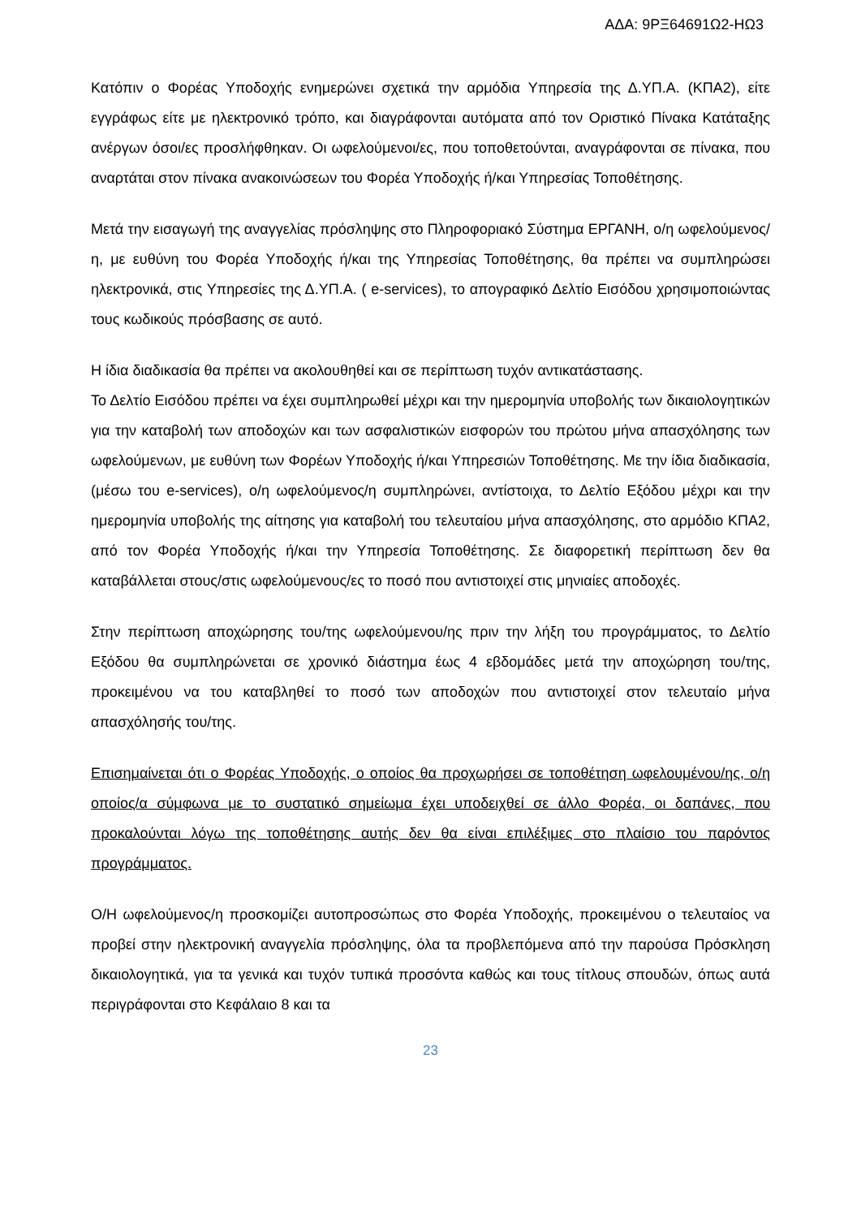ΑΔΑ: 9ΡΞ64691Ω2-ΗΩ3
Κατόπιν ο Φορέας Υποδοχής ενημερώνει σχετικά την αρμόδια Υπηρεσία της Δ.ΥΠ.Α. (ΚΠΑ2), είτε εγγράφως είτε με ηλεκτρονικό τρόπο, και διαγράφονται αυτόματα από τον Οριστικό Πίνακα Κατάταξης ανέργων όσοι/ες προσλήφθηκαν. Οι ωφελούμενοι/ες, που τοποθετούνται, αναγράφονται σε πίνακα, που αναρτάται στον πίνακα ανακοινώσεων του Φορέα Υποδοχής ή/και Υπηρεσίας Τοποθέτησης.
Μετά την εισαγωγή της αναγγελίας πρόσληψης στο Πληροφοριακό Σύστημα ΕΡΓΑΝΗ, ο/η ωφελούμενος/η, με ευθύνη του Φορέα Υποδοχής ή/και της Υπηρεσίας Τοποθέτησης, θα πρέπει να συμπληρώσει ηλεκτρονικά, στις Υπηρεσίες της Δ.ΥΠ.Α. ( e-services), το απογραφικό Δελτίο Εισόδου χρησιμοποιώντας τους κωδικούς πρόσβασης σε αυτό.
Η ίδια διαδικασία θα πρέπει να ακολουθηθεί και σε περίπτωση τυχόν αντικατάστασης.
Το Δελτίο Εισόδου πρέπει να έχει συμπληρωθεί μέχρι και την ημερομηνία υποβολής των δικαιολογητικών για την καταβολή των αποδοχών και των ασφαλιστικών εισφορών του πρώτου μήνα απασχόλησης των ωφελούμενων, με ευθύνη των Φορέων Υποδοχής ή/και Υπηρεσιών Τοποθέτησης. Με την ίδια διαδικασία, (μέσω του e-services), ο/η ωφελούμενος/η συμπληρώνει, αντίστοιχα, το Δελτίο Εξόδου μέχρι και την ημερομηνία υποβολής της αίτησης για καταβολή του τελευταίου μήνα απασχόλησης, στο αρμόδιο ΚΠΑ2, από τον Φορέα Υποδοχής ή/και την Υπηρεσία Τοποθέτησης. Σε διαφορετική περίπτωση δεν θα καταβάλλεται στους/στις ωφελούμενους/ες το ποσό που αντιστοιχεί στις μηνιαίες αποδοχές.
Στην περίπτωση αποχώρησης του/της ωφελούμενου/ης πριν την λήξη του προγράμματος, το Δελτίο Εξόδου θα συμπληρώνεται σε χρονικό διάστημα έως 4 εβδομάδες μετά την αποχώρηση του/της, προκειμένου να του καταβληθεί το ποσό των αποδοχών που αντιστοιχεί στον τελευταίο μήνα απασχόλησής του/της.
Επισημαίνεται ότι ο Φορέας Υποδοχής, ο οποίος θα προχωρήσει σε τοποθέτηση ωφελουμένου/ης, ο/η οποίος/α σύμφωνα με το συστατικό σημείωμα έχει υποδειχθεί σε άλλο Φορέα, οι δαπάνες, που προκαλούνται λόγω της τοποθέτησης αυτής δεν θα είναι επιλέξιμες στο πλαίσιο του παρόντος προγράμματος.
Ο/Η ωφελούμενος/η προσκομίζει αυτοπροσώπως στο Φορέα Υποδοχής, προκειμένου ο τελευταίος να προβεί στην ηλεκτρονική αναγγελία πρόσληψης, όλα τα προβλεπόμενα από την παρούσα Πρόσκληση δικαιολογητικά, για τα γενικά και τυχόν τυπικά προσόντα καθώς και τους τίτλους σπουδών, όπως αυτά περιγράφονται στο Κεφάλαιο 8 και τα
23